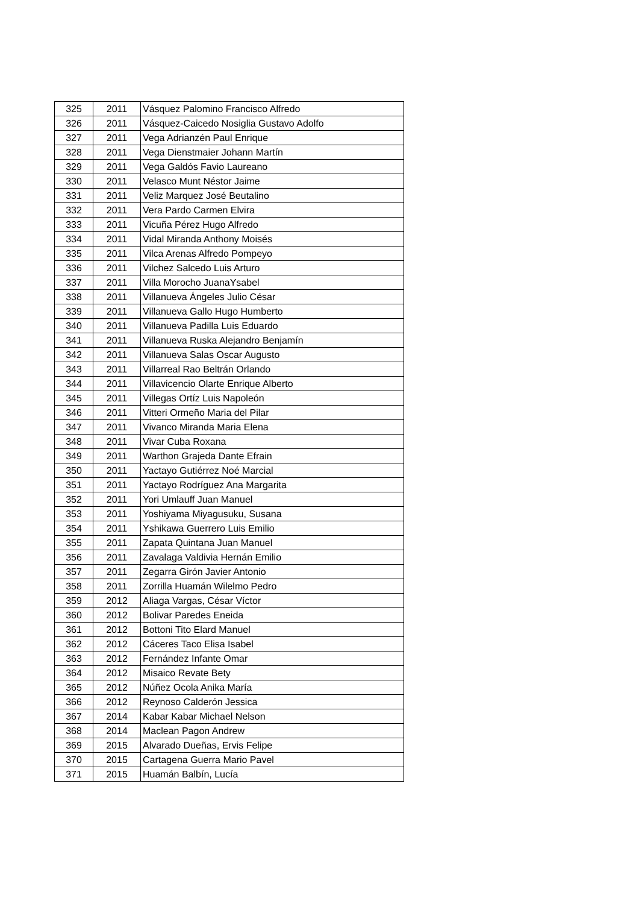| 325 | 2011 | Vásquez Palomino Francisco Alfredo |
| 326 | 2011 | Vásquez-Caicedo Nosiglia Gustavo Adolfo |
| 327 | 2011 | Vega Adrianzén Paul Enrique |
| 328 | 2011 | Vega Dienstmaier Johann Martín |
| 329 | 2011 | Vega Galdós Favio Laureano |
| 330 | 2011 | Velasco Munt Néstor Jaime |
| 331 | 2011 | Veliz Marquez José Beutalino |
| 332 | 2011 | Vera Pardo Carmen Elvira |
| 333 | 2011 | Vicuña Pérez Hugo Alfredo |
| 334 | 2011 | Vidal Miranda Anthony Moisés |
| 335 | 2011 | Vilca Arenas Alfredo Pompeyo |
| 336 | 2011 | Vilchez Salcedo Luis Arturo |
| 337 | 2011 | Villa Morocho JuanaYsabel |
| 338 | 2011 | Villanueva Ángeles Julio César |
| 339 | 2011 | Villanueva Gallo Hugo Humberto |
| 340 | 2011 | Villanueva Padilla Luis Eduardo |
| 341 | 2011 | Villanueva Ruska Alejandro Benjamín |
| 342 | 2011 | Villanueva Salas Oscar Augusto |
| 343 | 2011 | Villarreal Rao Beltrán Orlando |
| 344 | 2011 | Villavicencio Olarte Enrique Alberto |
| 345 | 2011 | Villegas Ortíz Luis Napoleón |
| 346 | 2011 | Vitteri Ormeño Maria del Pilar |
| 347 | 2011 | Vivanco Miranda Maria Elena |
| 348 | 2011 | Vivar Cuba Roxana |
| 349 | 2011 | Warthon Grajeda Dante Efrain |
| 350 | 2011 | Yactayo Gutiérrez Noé Marcial |
| 351 | 2011 | Yactayo Rodríguez Ana Margarita |
| 352 | 2011 | Yori Umlauff Juan Manuel |
| 353 | 2011 | Yoshiyama Miyagusuku, Susana |
| 354 | 2011 | Yshikawa Guerrero Luis Emilio |
| 355 | 2011 | Zapata Quintana Juan Manuel |
| 356 | 2011 | Zavalaga Valdivia Hernán Emilio |
| 357 | 2011 | Zegarra Girón Javier Antonio |
| 358 | 2011 | Zorrilla Huamán Wilelmo Pedro |
| 359 | 2012 | Aliaga Vargas, César Víctor |
| 360 | 2012 | Bolivar Paredes Eneida |
| 361 | 2012 | Bottoni Tito Elard Manuel |
| 362 | 2012 | Cáceres Taco Elisa Isabel |
| 363 | 2012 | Fernández Infante Omar |
| 364 | 2012 | Misaico Revate Bety |
| 365 | 2012 | Núñez Ocola Anika María |
| 366 | 2012 | Reynoso Calderón Jessica |
| 367 | 2014 | Kabar Kabar Michael Nelson |
| 368 | 2014 | Maclean Pagon Andrew |
| 369 | 2015 | Alvarado Dueñas, Ervis Felipe |
| 370 | 2015 | Cartagena Guerra Mario Pavel |
| 371 | 2015 | Huamán Balbín, Lucía |